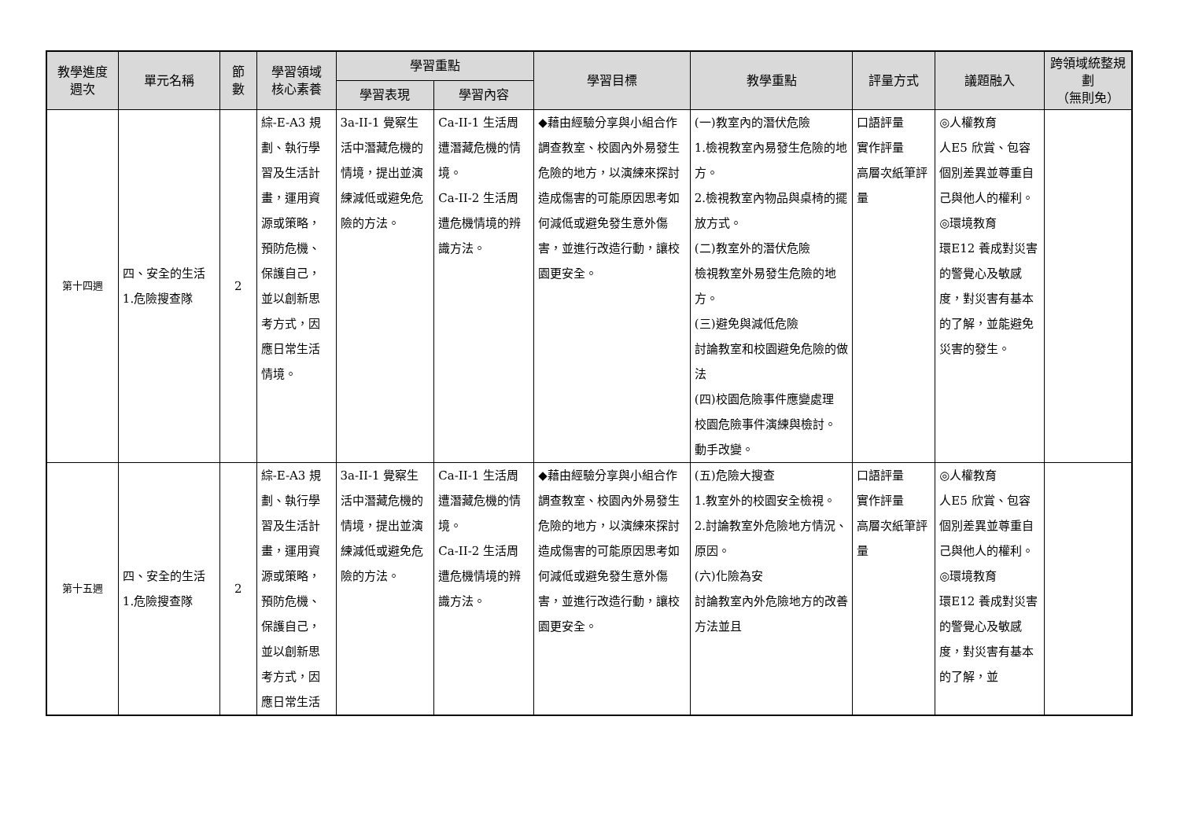| 教學進度 週次 | 單元名稱 | 節 數 | 學習領域 核心素養 | 學習重點 | | 學習目標 | 教學重點 | 評量方式 | 議題融入 | 跨領域統整規劃 （無則免） |
| --- | --- | --- | --- | --- | --- | --- | --- | --- | --- | --- |
| | | | | 學習表現 | 學習內容 | | | | | |
| 第十四週 | 四、安全的生活 1.危險搜查隊 | 2 | 綜-E-A3 規劃、執行學習及生活計畫，運用資源或策略，預防危機、保護自己，並以創新思考方式，因應日常生活情境。 | 3a-II-1 覺察生活中潛藏危機的情境，提出並演練減低或避免危險的方法。 | Ca-II-1 生活周遭潛藏危機的情境。 Ca-II-2 生活周遭危機情境的辨識方法。 | ◆藉由經驗分享與小組合作調查教室、校園內外易發生危險的地方，以演練來探討造成傷害的可能原因思考如何減低或避免發生意外傷害，並進行改造行動，讓校園更安全。 | (一)教室內的潛伏危險 1.檢視教室內易發生危險的地方。 2.檢視教室內物品與桌椅的擺放方式。 (二)教室外的潛伏危險 檢視教室外易發生危險的地方。 (三)避免與減低危險 討論教室和校園避免危險的做法 (四)校園危險事件應變處理 校園危險事件演練與檢討。 動手改變。 | 口語評量 實作評量 高層次紙筆評量 | ◎人權教育 人E5 欣賞、包容個別差異並尊重自己與他人的權利。 ◎環境教育 環E12 養成對災害的警覺心及敏感度，對災害有基本的了解，並能避免災害的發生。 | |
| 第十五週 | 四、安全的生活 1.危險搜查隊 | 2 | 綜-E-A3 規劃、執行學習及生活計畫，運用資源或策略，預防危機、保護自己，並以創新思考方式，因應日常生活 | 3a-II-1 覺察生活中潛藏危機的情境，提出並演練減低或避免危險的方法。 | Ca-II-1 生活周遭潛藏危機的情境。 Ca-II-2 生活周遭危機情境的辨識方法。 | ◆藉由經驗分享與小組合作調查教室、校園內外易發生危險的地方，以演練來探討造成傷害的可能原因思考如何減低或避免發生意外傷害，並進行改造行動，讓校園更安全。 | (五)危險大搜查 1.教室外的校園安全檢視。 2.討論教室外危險地方情況、原因。 (六)化險為安 討論教室內外危險地方的改善方法並且 | 口語評量 實作評量 高層次紙筆評量 | ◎人權教育 人E5 欣賞、包容個別差異並尊重自己與他人的權利。 ◎環境教育 環E12 養成對災害的警覺心及敏感度，對災害有基本的了解，並 | |